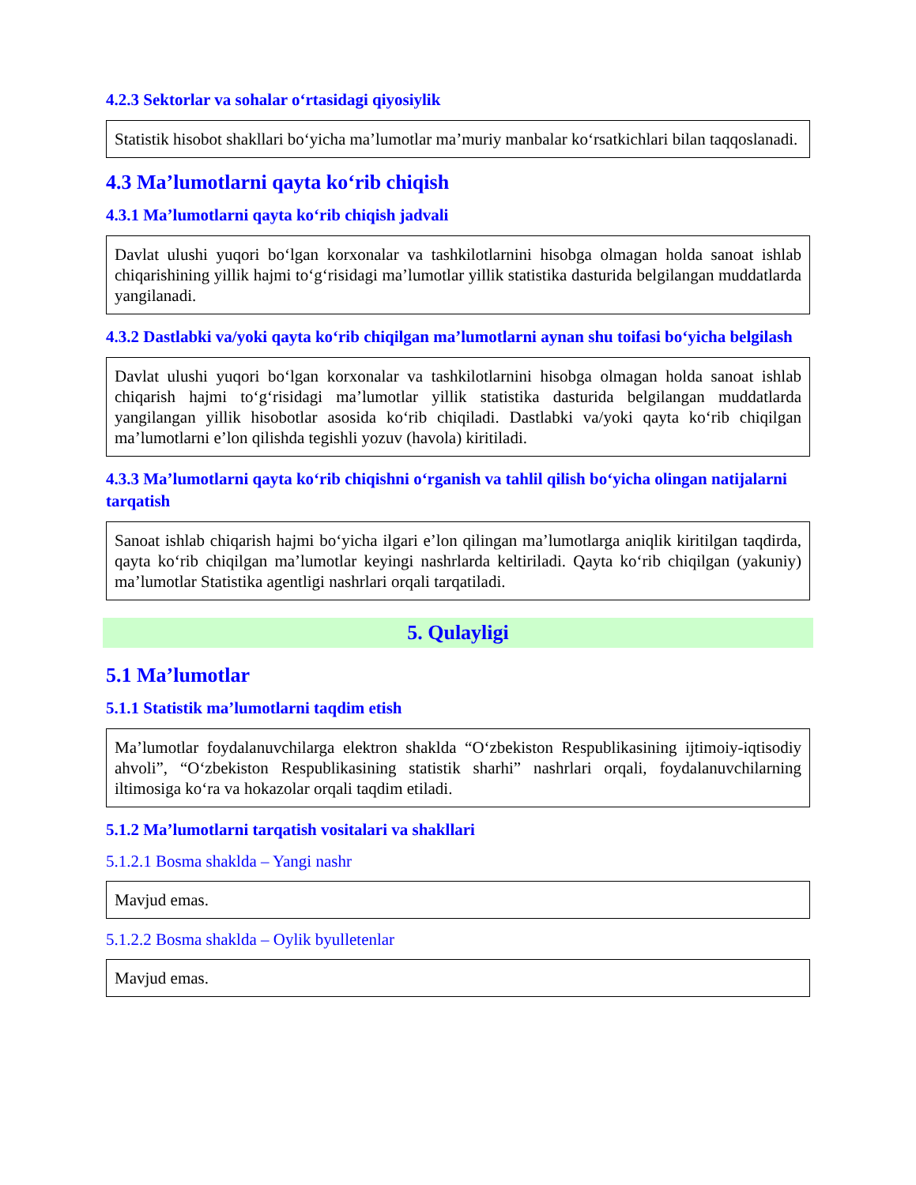4.2.3 Sektorlar va sohalar o‘rtasidagi qiyosiylik
Statistik hisobot shakllari bo‘yicha ma’lumotlar ma’muriy manbalar ko‘rsatkichlari bilan taqqoslanadi.
4.3 Ma’lumotlarni qayta ko‘rib chiqish
4.3.1 Ma’lumotlarni qayta ko‘rib chiqish jadvali
Davlat ulushi yuqori bo‘lgan korxonalar va tashkilotlarnini hisobga olmagan holda sanoat ishlab chiqarishining yillik hajmi to‘g‘risidagi ma’lumotlar yillik statistika dasturida belgilangan muddatlarda yangilanadi.
4.3.2 Dastlabki va/yoki qayta ko‘rib chiqilgan ma’lumotlarni aynan shu toifasi bo‘yicha belgilash
Davlat ulushi yuqori bo‘lgan korxonalar va tashkilotlarnini hisobga olmagan holda sanoat ishlab chiqarish hajmi to‘g‘risidagi ma’lumotlar yillik statistika dasturida belgilangan muddatlarda yangilangan yillik hisobotlar asosida ko‘rib chiqiladi. Dastlabki va/yoki qayta ko‘rib chiqilgan ma’lumotlarni e’lon qilishda tegishli yozuv (havola) kiritiladi.
4.3.3 Ma’lumotlarni qayta ko‘rib chiqishni o‘rganish va tahlil qilish bo‘yicha olingan natijalarni tarqatish
Sanoat ishlab chiqarish hajmi bo‘yicha ilgari e’lon qilingan ma’lumotlarga aniqlik kiritilgan taqdirda, qayta ko‘rib chiqilgan ma’lumotlar keyingi nashrlarda keltiriladi. Qayta ko‘rib chiqilgan (yakuniy) ma’lumotlar Statistika agentligi nashrlari orqali tarqatiladi.
5. Qulayligi
5.1 Ma’lumotlar
5.1.1 Statistik ma’lumotlarni taqdim etish
Ma’lumotlar foydalanuvchilarga elektron shaklda “O‘zbekiston Respublikasining ijtimoiy-iqtisodiy ahvoli”, “O‘zbekiston Respublikasining statistik sharhi” nashrlari orqali, foydalanuvchilarning iltimosiga ko‘ra va hokazolar orqali taqdim etiladi.
5.1.2 Ma’lumotlarni tarqatish vositalari va shakllari
5.1.2.1 Bosma shaklda – Yangi nashr
Mavjud emas.
5.1.2.2 Bosma shaklda – Oylik byulletenlar
Mavjud emas.